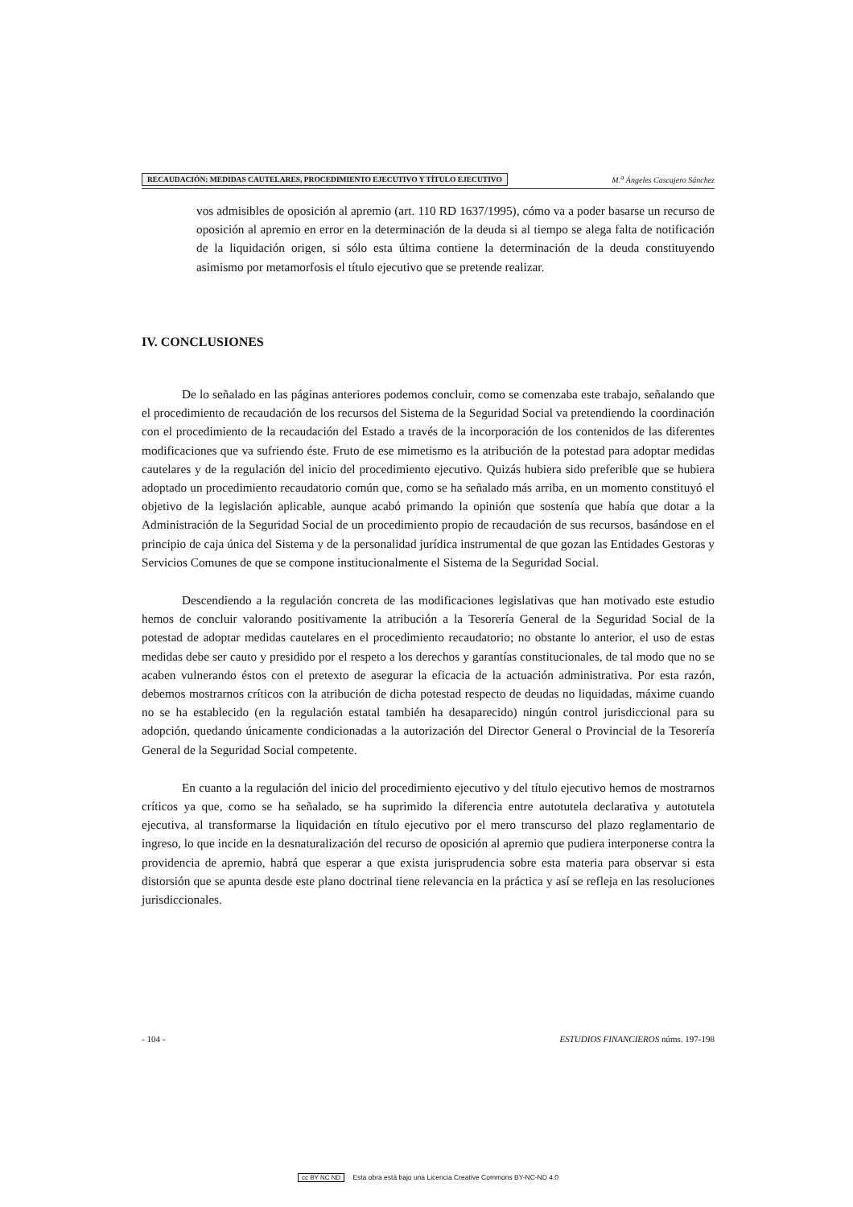RECAUDACIÓN: MEDIDAS CAUTELARES, PROCEDIMIENTO EJECUTIVO Y TÍTULO EJECUTIVO
M.<sup>a</sup> Ángeles Cascajero Sánchez
vos admisibles de oposición al apremio (art. 110 RD 1637/1995), cómo va a poder basarse un recurso de oposición al apremio en error en la determinación de la deuda si al tiempo se alega falta de notificación de la liquidación origen, si sólo esta última contiene la determinación de la deuda constituyendo asimismo por metamorfosis el título ejecutivo que se pretende realizar.
IV. CONCLUSIONES
De lo señalado en las páginas anteriores podemos concluir, como se comenzaba este trabajo, señalando que el procedimiento de recaudación de los recursos del Sistema de la Seguridad Social va pretendiendo la coordinación con el procedimiento de la recaudación del Estado a través de la incorporación de los contenidos de las diferentes modificaciones que va sufriendo éste. Fruto de ese mimetismo es la atribución de la potestad para adoptar medidas cautelares y de la regulación del inicio del procedimiento ejecutivo. Quizás hubiera sido preferible que se hubiera adoptado un procedimiento recaudatorio común que, como se ha señalado más arriba, en un momento constituyó el objetivo de la legislación aplicable, aunque acabó primando la opinión que sostenía que había que dotar a la Administración de la Seguridad Social de un procedimiento propio de recaudación de sus recursos, basándose en el principio de caja única del Sistema y de la personalidad jurídica instrumental de que gozan las Entidades Gestoras y Servicios Comunes de que se compone institucionalmente el Sistema de la Seguridad Social.
Descendiendo a la regulación concreta de las modificaciones legislativas que han motivado este estudio hemos de concluir valorando positivamente la atribución a la Tesorería General de la Seguridad Social de la potestad de adoptar medidas cautelares en el procedimiento recaudatorio; no obstante lo anterior, el uso de estas medidas debe ser cauto y presidido por el respeto a los derechos y garantías constitucionales, de tal modo que no se acaben vulnerando éstos con el pretexto de asegurar la eficacia de la actuación administrativa. Por esta razón, debemos mostrarnos críticos con la atribución de dicha potestad respecto de deudas no liquidadas, máxime cuando no se ha establecido (en la regulación estatal también ha desaparecido) ningún control jurisdiccional para su adopción, quedando únicamente condicionadas a la autorización del Director General o Provincial de la Tesorería General de la Seguridad Social competente.
En cuanto a la regulación del inicio del procedimiento ejecutivo y del título ejecutivo hemos de mostrarnos críticos ya que, como se ha señalado, se ha suprimido la diferencia entre autotutela declarativa y autotutela ejecutiva, al transformarse la liquidación en título ejecutivo por el mero transcurso del plazo reglamentario de ingreso, lo que incide en la desnaturalización del recurso de oposición al apremio que pudiera interponerse contra la providencia de apremio, habrá que esperar a que exista jurisprudencia sobre esta materia para observar si esta distorsión que se apunta desde este plano doctrinal tiene relevancia en la práctica y así se refleja en las resoluciones jurisdiccionales.
- 104 - ESTUDIOS FINANCIEROS núms. 197-198
cc BY NC ND Esta obra está bajo una Licencia Creative Commons BY-NC-ND 4.0